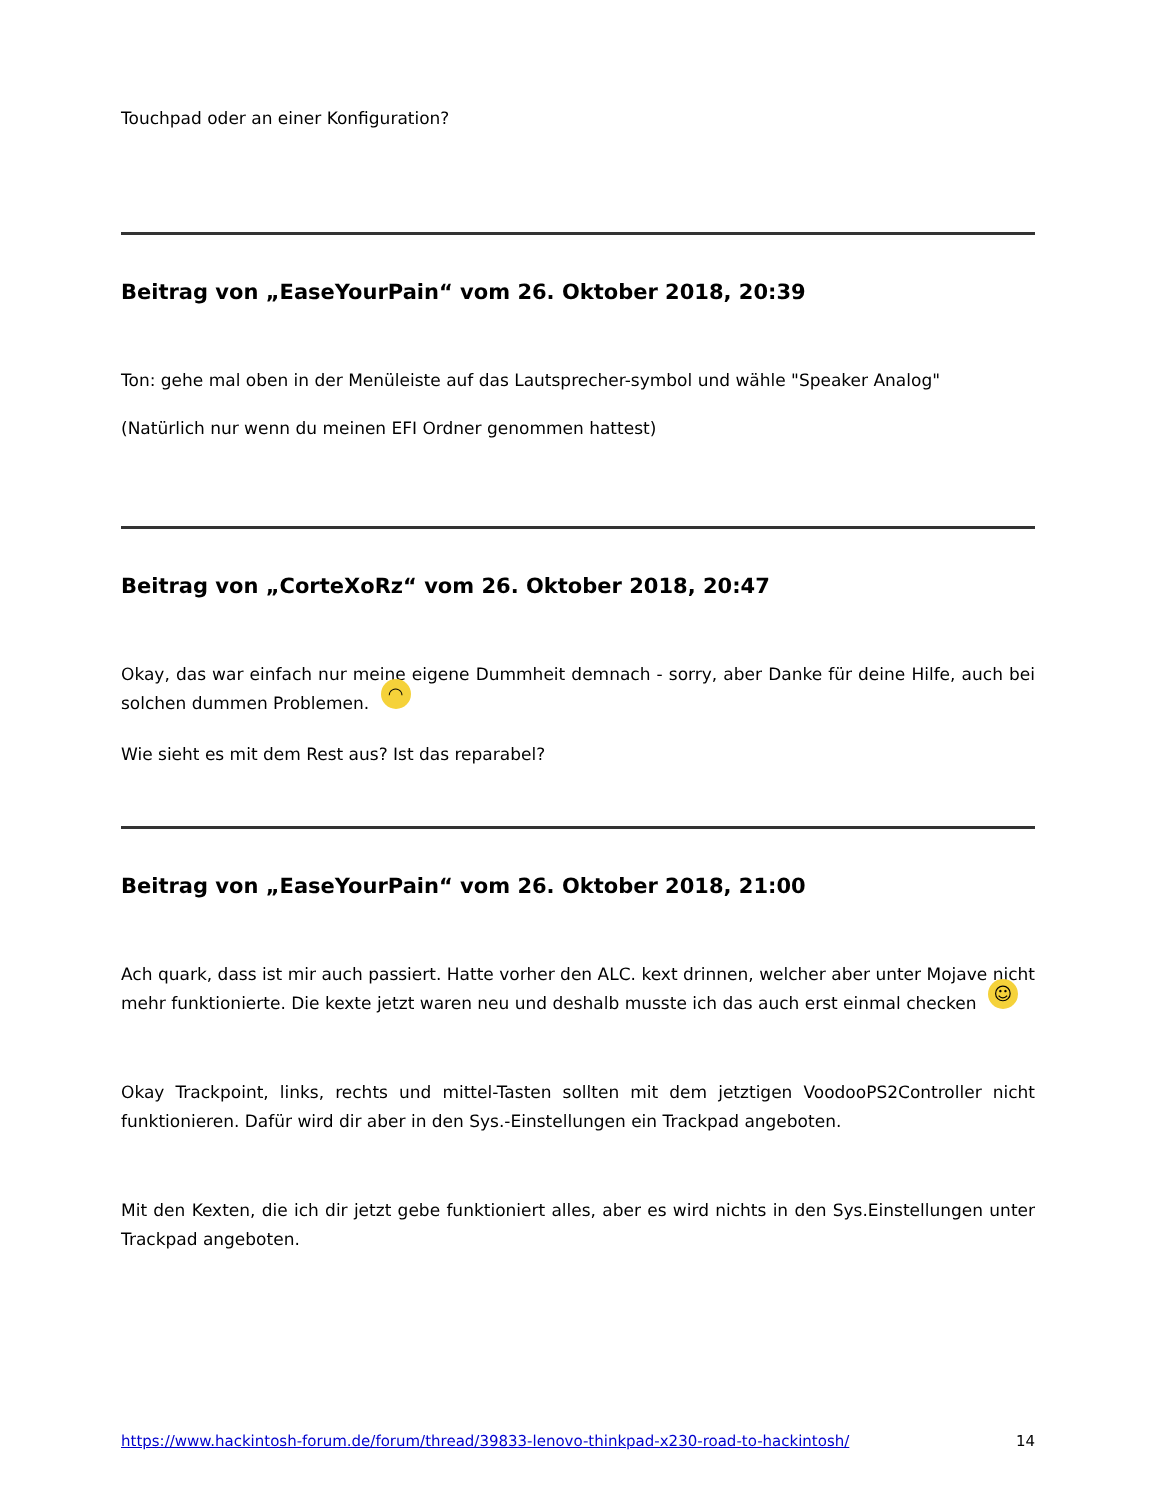Touchpad oder an einer Konfiguration?
Beitrag von „EaseYourPain“ vom 26. Oktober 2018, 20:39
Ton: gehe mal oben in der Menüleiste auf das Lautsprecher-symbol und wähle "Speaker Analog"
(Natürlich nur wenn du meinen EFI Ordner genommen hattest)
Beitrag von „CorteXoRz“ vom 26. Oktober 2018, 20:47
Okay, das war einfach nur meine eigene Dummheit demnach - sorry, aber Danke für deine Hilfe, auch bei solchen dummen Problemen. ◠
Wie sieht es mit dem Rest aus? Ist das reparabel?
Beitrag von „EaseYourPain“ vom 26. Oktober 2018, 21:00
Ach quark, dass ist mir auch passiert. Hatte vorher den ALC. kext drinnen, welcher aber unter Mojave nicht mehr funktionierte. Die kexte jetzt waren neu und deshalb musste ich das auch erst einmal checken ☺
Okay Trackpoint, links, rechts und mittel-Tasten sollten mit dem jetztigen VoodooPS2Controller nicht funktionieren. Dafür wird dir aber in den Sys.-Einstellungen ein Trackpad angeboten.
Mit den Kexten, die ich dir jetzt gebe funktioniert alles, aber es wird nichts in den Sys.Einstellungen unter Trackpad angeboten.
https://www.hackintosh-forum.de/forum/thread/39833-lenovo-thinkpad-x230-road-to-hackintosh/ 14